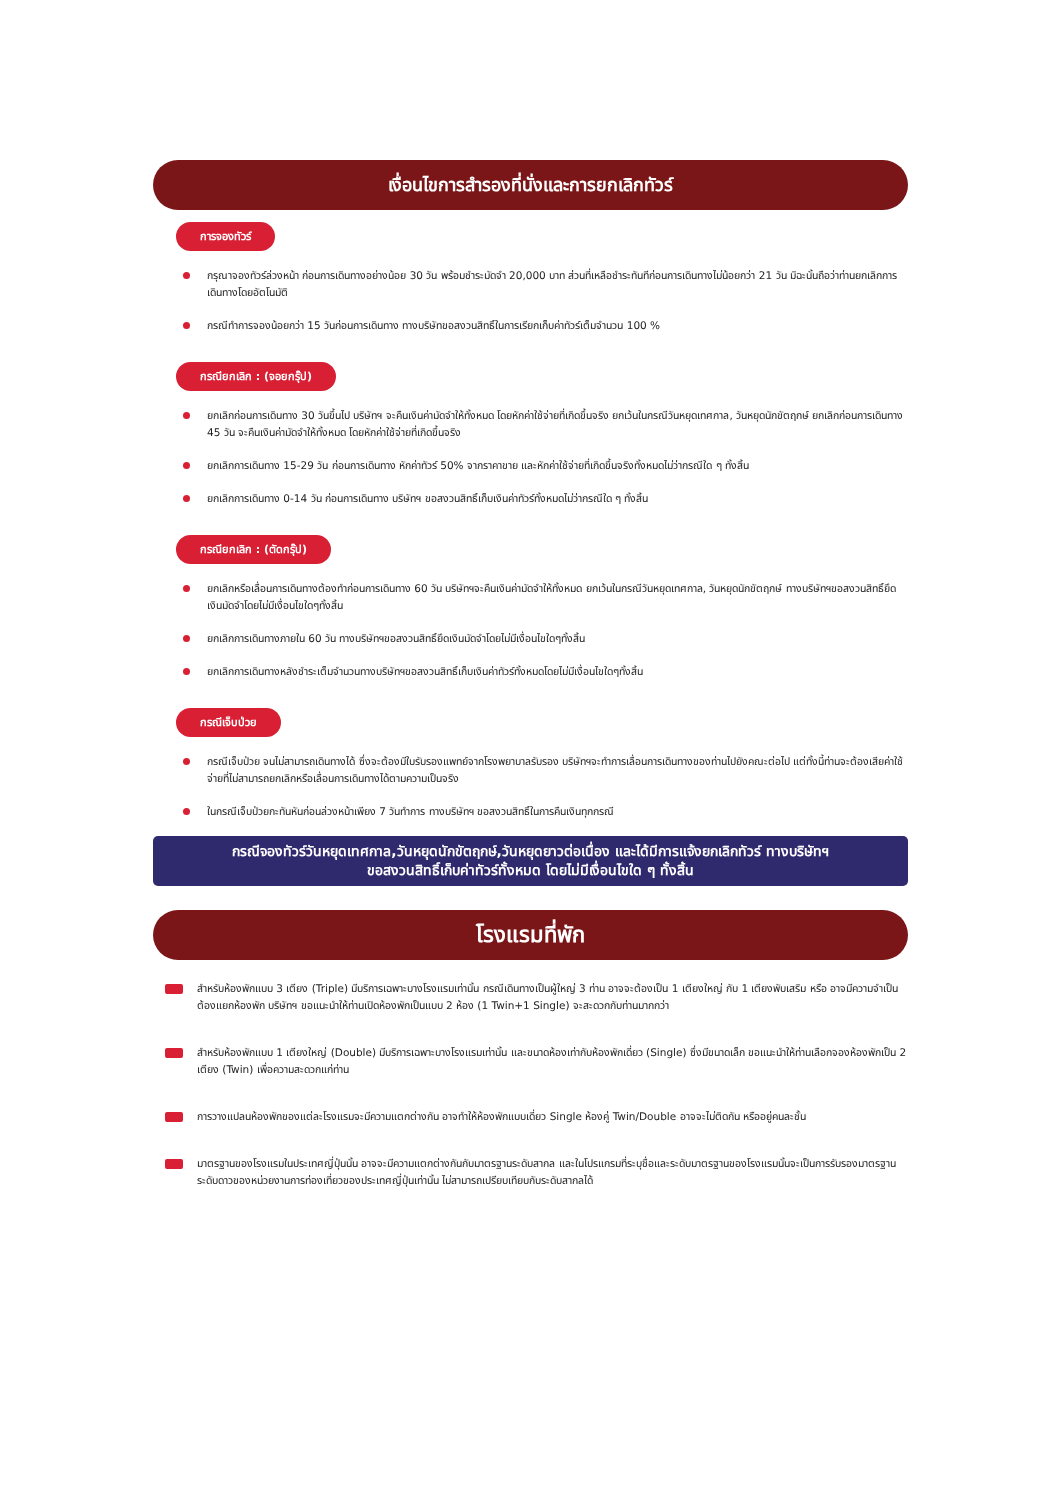เงื่อนไขการสำรองที่นั่งและการยกเลิกทัวร์
การจองทัวร์
กรุณาจองทัวร์ล่วงหน้า ก่อนการเดินทางอย่างน้อย 30 วัน พร้อมชำระมัดจำ 20,000 บาท ส่วนที่เหลือชำระทันทีก่อนการเดินทางไม่น้อยกว่า 21 วัน มิฉะนั้นถือว่าท่านยกเลิกการเดินทางโดยอัตโนมัติ
กรณีทำการจองน้อยกว่า 15 วันก่อนการเดินทาง ทางบริษัทขอสงวนสิทธิ์ในการเรียกเก็บค่าทัวร์เต็มจำนวน 100 %
กรณียกเลิก : (จอยกรุ๊ป)
ยกเลิกก่อนการเดินทาง 30 วันขึ้นไป บริษัทฯ จะคืนเงินค่ามัดจำให้ทั้งหมด โดยหักค่าใช้จ่ายที่เกิดขึ้นจริง ยกเว้นในกรณีวันหยุดเทศกาล, วันหยุดนักขัตฤกษ์ ยกเลิกก่อนการเดินทาง 45 วัน จะคืนเงินค่ามัดจำให้ทั้งหมด โดยหักค่าใช้จ่ายที่เกิดขึ้นจริง
ยกเลิกการเดินทาง 15-29 วัน ก่อนการเดินทาง หักค่าทัวร์ 50% จากราคาขาย และหักค่าใช้จ่ายที่เกิดขึ้นจริงทั้งหมดไม่ว่ากรณีใด ๆ ทั้งสิ้น
ยกเลิกการเดินทาง 0-14 วัน ก่อนการเดินทาง บริษัทฯ ขอสงวนสิทธิ์เก็บเงินค่าทัวร์ทั้งหมดไม่ว่ากรณีใด ๆ ทั้งสิ้น
กรณียกเลิก : (ตัดกรุ๊ป)
ยกเลิกหรือเลื่อนการเดินทางต้องทำก่อนการเดินทาง 60 วัน บริษัทฯจะคืนเงินค่ามัดจำให้ทั้งหมด ยกเว้นในกรณีวันหยุดเทศกาล, วันหยุดนักขัตฤกษ์ ทางบริษัทฯขอสงวนสิทธิ์ยึดเงินมัดจำโดยไม่มีเงื่อนไขใดๆทั้งสิ้น
ยกเลิกการเดินทางภายใน 60 วัน ทางบริษัทฯขอสงวนสิทธิ์ยึดเงินมัดจำโดยไม่มีเงื่อนไขใดๆทั้งสิ้น
ยกเลิกการเดินทางหลังชำระเต็มจำนวนทางบริษัทฯขอสงวนสิทธิ์เก็บเงินค่าทัวร์ทั้งหมดโดยไม่มีเงื่อนไขใดๆทั้งสิ้น
กรณีเจ็บป่วย
กรณีเจ็บป่วย จนไม่สามารถเดินทางได้ ซึ่งจะต้องมีใบรับรองแพทย์จากโรงพยาบาลรับรอง บริษัทฯจะทำการเลื่อนการเดินทางของท่านไปยังคณะต่อไป แต่ทั้งนี้ท่านจะต้องเสียค่าใช้จ่ายที่ไม่สามารถยกเลิกหรือเลื่อนการเดินทางได้ตามความเป็นจริง
ในกรณีเจ็บป่วยกะทันหันก่อนล่วงหน้าเพียง 7 วันทำการ ทางบริษัทฯ ขอสงวนสิทธิ์ในการคืนเงินทุกกรณี
กรณีจองทัวร์วันหยุดเทศกาล,วันหยุดนักขัตฤกษ์,วันหยุดยาวต่อเนื่อง และได้มีการแจ้งยกเลิกทัวร์ ทางบริษัทฯ
ขอสงวนสิทธิ์เก็บค่าทัวร์ทั้งหมด โดยไม่มีเงื่อนไขใด ๆ ทั้งสิ้น
โรงแรมที่พัก
สำหรับห้องพักแบบ 3 เตียง (Triple) มีบริการเฉพาะบางโรงแรมเท่านั้น กรณีเดินทางเป็นผู้ใหญ่ 3 ท่าน อาจจะต้องเป็น 1 เตียงใหญ่ กับ 1 เตียงพับเสริม หรือ อาจมีความจำเป็นต้องแยกห้องพัก บริษัทฯ ขอแนะนำให้ท่านเปิดห้องพักเป็นแบบ 2 ห้อง (1 Twin+1 Single) จะสะดวกกับท่านมากกว่า
สำหรับห้องพักแบบ 1 เตียงใหญ่ (Double) มีบริการเฉพาะบางโรงแรมเท่านั้น และขนาดห้องเท่ากับห้องพักเดี่ยว (Single) ซึ่งมีขนาดเล็ก ขอแนะนำให้ท่านเลือกจองห้องพักเป็น 2 เตียง (Twin) เพื่อความสะดวกแก่ท่าน
การวางแปลนห้องพักของแต่ละโรงแรมจะมีความแตกต่างกัน อาจทำให้ห้องพักแบบเดี่ยว Single ห้องคู่ Twin/Double อาจจะไม่ติดกัน หรืออยู่คนละชั้น
มาตรฐานของโรงแรมในประเทศญี่ปุ่นนั้น อาจจะมีความแตกต่างกันกับมาตรฐานระดับสากล และในโปรแกรมที่ระบุชื่อและระดับมาตรฐานของโรงแรมนั้นจะเป็นการรับรองมาตรฐานระดับดาวของหน่วยงานการท่องเที่ยวของประเทศญี่ปุ่นเท่านั้น ไม่สามารถเปรียบเทียบกับระดับสากลได้